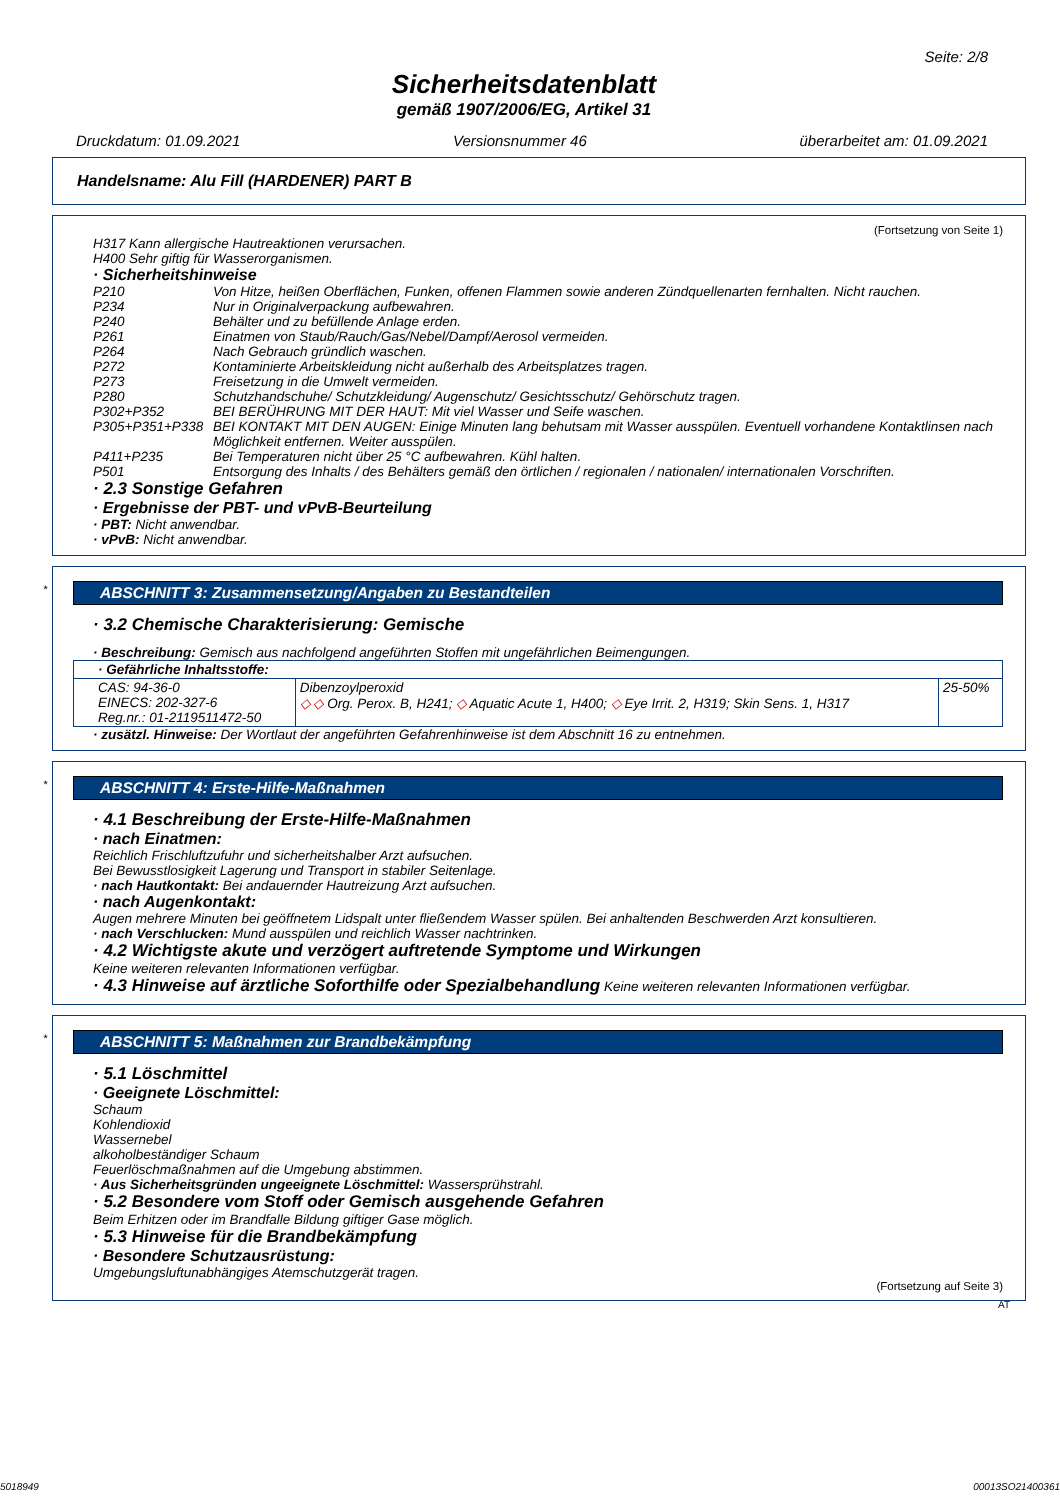Seite: 2/8
Sicherheitsdatenblatt
gemäß 1907/2006/EG, Artikel 31
Druckdatum: 01.09.2021 Versionsnummer 46 überarbeitet am: 01.09.2021
Handelsname: Alu Fill (HARDENER) PART B
(Fortsetzung von Seite 1)
H317 Kann allergische Hautreaktionen verursachen.
H400 Sehr giftig für Wasserorganismen.
· Sicherheitshinweise
P210 Von Hitze, heißen Oberflächen, Funken, offenen Flammen sowie anderen Zündquellenarten fernhalten. Nicht rauchen.
P234 Nur in Originalverpackung aufbewahren.
P240 Behälter und zu befüllende Anlage erden.
P261 Einatmen von Staub/Rauch/Gas/Nebel/Dampf/Aerosol vermeiden.
P264 Nach Gebrauch gründlich waschen.
P272 Kontaminierte Arbeitskleidung nicht außerhalb des Arbeitsplatzes tragen.
P273 Freisetzung in die Umwelt vermeiden.
P280 Schutzhandschuhe/ Schutzkleidung/ Augenschutz/ Gesichtsschutz/ Gehörschutz tragen.
P302+P352 BEI BERÜHRUNG MIT DER HAUT: Mit viel Wasser und Seife waschen.
P305+P351+P338 BEI KONTAKT MIT DEN AUGEN: Einige Minuten lang behutsam mit Wasser ausspülen. Eventuell vorhandene Kontaktlinsen nach Möglichkeit entfernen. Weiter ausspülen.
P411+P235 Bei Temperaturen nicht über 25 °C aufbewahren. Kühl halten.
P501 Entsorgung des Inhalts / des Behälters gemäß den örtlichen / regionalen / nationalen/ internationalen Vorschriften.
· 2.3 Sonstige Gefahren
· Ergebnisse der PBT- und vPvB-Beurteilung
· PBT: Nicht anwendbar.
· vPvB: Nicht anwendbar.
*
ABSCHNITT 3: Zusammensetzung/Angaben zu Bestandteilen
· 3.2 Chemische Charakterisierung: Gemische
· Beschreibung: Gemisch aus nachfolgend angeführten Stoffen mit ungefährlichen Beimengungen.
| · Gefährliche Inhaltsstoffe: | | |
| CAS: 94-36-0 EINECS: 202-327-6 Reg.nr.: 01-2119511472-50 | Dibenzoylperoxid ◇ ◇ Org. Perox. B, H241; ◇ Aquatic Acute 1, H400; ◇ Eye Irrit. 2, H319; Skin Sens. 1, H317 | 25-50% |
· zusätzl. Hinweise: Der Wortlaut der angeführten Gefahrenhinweise ist dem Abschnitt 16 zu entnehmen.
*
ABSCHNITT 4: Erste-Hilfe-Maßnahmen
· 4.1 Beschreibung der Erste-Hilfe-Maßnahmen
· nach Einatmen:
Reichlich Frischluftzufuhr und sicherheitshalber Arzt aufsuchen.
Bei Bewusstlosigkeit Lagerung und Transport in stabiler Seitenlage.
· nach Hautkontakt: Bei andauernder Hautreizung Arzt aufsuchen.
· nach Augenkontakt:
Augen mehrere Minuten bei geöffnetem Lidspalt unter fließendem Wasser spülen. Bei anhaltenden Beschwerden Arzt konsultieren.
· nach Verschlucken: Mund ausspülen und reichlich Wasser nachtrinken.
· 4.2 Wichtigste akute und verzögert auftretende Symptome und Wirkungen
Keine weiteren relevanten Informationen verfügbar.
· 4.3 Hinweise auf ärztliche Soforthilfe oder Spezialbehandlung Keine weiteren relevanten Informationen verfügbar.
*
ABSCHNITT 5: Maßnahmen zur Brandbekämpfung
· 5.1 Löschmittel
· Geeignete Löschmittel:
Schaum
Kohlendioxid
Wassernebel
alkoholbeständiger Schaum
Feuerlöschmaßnahmen auf die Umgebung abstimmen.
· Aus Sicherheitsgründen ungeeignete Löschmittel: Wassersprühstrahl.
· 5.2 Besondere vom Stoff oder Gemisch ausgehende Gefahren
Beim Erhitzen oder im Brandfalle Bildung giftiger Gase möglich.
· 5.3 Hinweise für die Brandbekämpfung
· Besondere Schutzausrüstung:
Umgebungsluftunabhängiges Atemschutzgerät tragen.
(Fortsetzung auf Seite 3)
AT
5018949 00013SO21400361